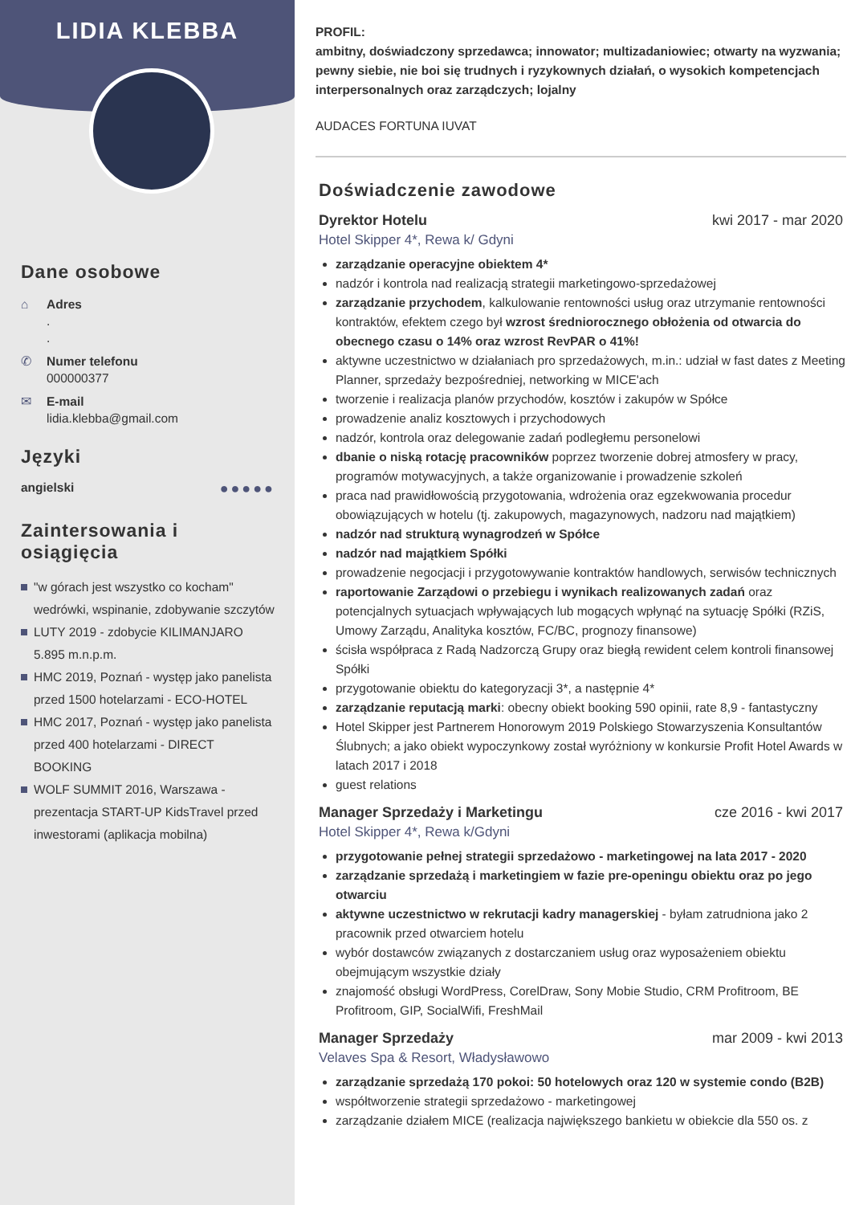LIDIA KLEBBA
Dane osobowe
⌂ Adres
.
.
✆ Numer telefonu
000000377
✉ E-mail
lidia.klebba@gmail.com
Języki
angielski ●●●●●
Zaintersowania i osiągięcia
"w górach jest wszystko co kocham" wedrówki, wspinanie, zdobywanie szczytów
LUTY 2019 - zdobycie KILIMANJARO 5.895 m.n.p.m.
HMC 2019, Poznań - występ jako panelista przed 1500 hotelarzami - ECO-HOTEL
HMC 2017, Poznań - występ jako panelista przed 400 hotelarzami - DIRECT BOOKING
WOLF SUMMIT 2016, Warszawa - prezentacja START-UP KidsTravel przed inwestorami (aplikacja mobilna)
PROFIL:
ambitny, doświadczony sprzedawca; innowator; multizadaniowiec; otwarty na wyzwania; pewny siebie, nie boi się trudnych i ryzykownych działań, o wysokich kompetencjach interpersonalnych oraz zarządczych; lojalny
AUDACES FORTUNA IUVAT
Doświadczenie zawodowe
Dyrektor Hotelu kwi 2017 - mar 2020
Hotel Skipper 4*, Rewa k/ Gdyni
zarządzanie operacyjne obiektem 4*
nadzór i kontrola nad realizacją strategii marketingowo-sprzedażowej
zarządzanie przychodem, kalkulowanie rentowności usług oraz utrzymanie rentowności kontraktów, efektem czego był wzrost średniorocznego obłożenia od otwarcia do obecnego czasu o 14% oraz wzrost RevPAR o 41%!
aktywne uczestnictwo w działaniach pro sprzedażowych, m.in.: udział w fast dates z Meeting Planner, sprzedaży bezpośredniej, networking w MICE'ach
tworzenie i realizacja planów przychodów, kosztów i zakupów w Spółce
prowadzenie analiz kosztowych i przychodowych
nadzór, kontrola oraz delegowanie zadań podległemu personelowi
dbanie o niską rotację pracowników poprzez tworzenie dobrej atmosfery w pracy, programów motywacyjnych, a także organizowanie i prowadzenie szkoleń
praca nad prawidłowością przygotowania, wdrożenia oraz egzekwowania procedur obowiązujących w hotelu (tj. zakupowych, magazynowych, nadzoru nad majątkiem)
nadzór nad strukturą wynagrodzeń w Spółce
nadzór nad majątkiem Spółki
prowadzenie negocjacji i przygotowywanie kontraktów handlowych, serwisów technicznych
raportowanie Zarządowi o przebiegu i wynikach realizowanych zadań oraz potencjalnych sytuacjach wpływających lub mogących wpłynąć na sytuację Spółki (RZiS, Umowy Zarządu, Analityka kosztów, FC/BC, prognozy finansowe)
ścisła współpraca z Radą Nadzorczą Grupy oraz biegłą rewident celem kontroli finansowej Spółki
przygotowanie obiektu do kategoryzacji 3*, a następnie 4*
zarządzanie reputacją marki: obecny obiekt booking 590 opinii, rate 8,9 - fantastyczny
Hotel Skipper jest Partnerem Honorowym 2019 Polskiego Stowarzyszenia Konsultantów Ślubnych; a jako obiekt wypoczynkowy został wyróżniony w konkursie Profit Hotel Awards w latach 2017 i 2018
guest relations
Manager Sprzedaży i Marketingu cze 2016 - kwi 2017
Hotel Skipper 4*, Rewa k/Gdyni
przygotowanie pełnej strategii sprzedażowo - marketingowej na lata 2017 - 2020
zarządzanie sprzedażą i marketingiem w fazie pre-openingu obiektu oraz po jego otwarciu
aktywne uczestnictwo w rekrutacji kadry managerskiej - byłam zatrudniona jako 2 pracownik przed otwarciem hotelu
wybór dostawców związanych z dostarczaniem usług oraz wyposażeniem obiektu obejmującym wszystkie działy
znajomość obsługi WordPress, CorelDraw, Sony Mobie Studio, CRM Profitroom, BE Profitroom, GIP, SocialWifi, FreshMail
Manager Sprzedaży mar 2009 - kwi 2013
Velaves Spa & Resort, Władysławowo
zarządzanie sprzedażą 170 pokoi: 50 hotelowych oraz 120 w systemie condo (B2B)
współtworzenie strategii sprzedażowo - marketingowej
zarządzanie działem MICE (realizacja największego bankietu w obiekcie dla 550 os. z